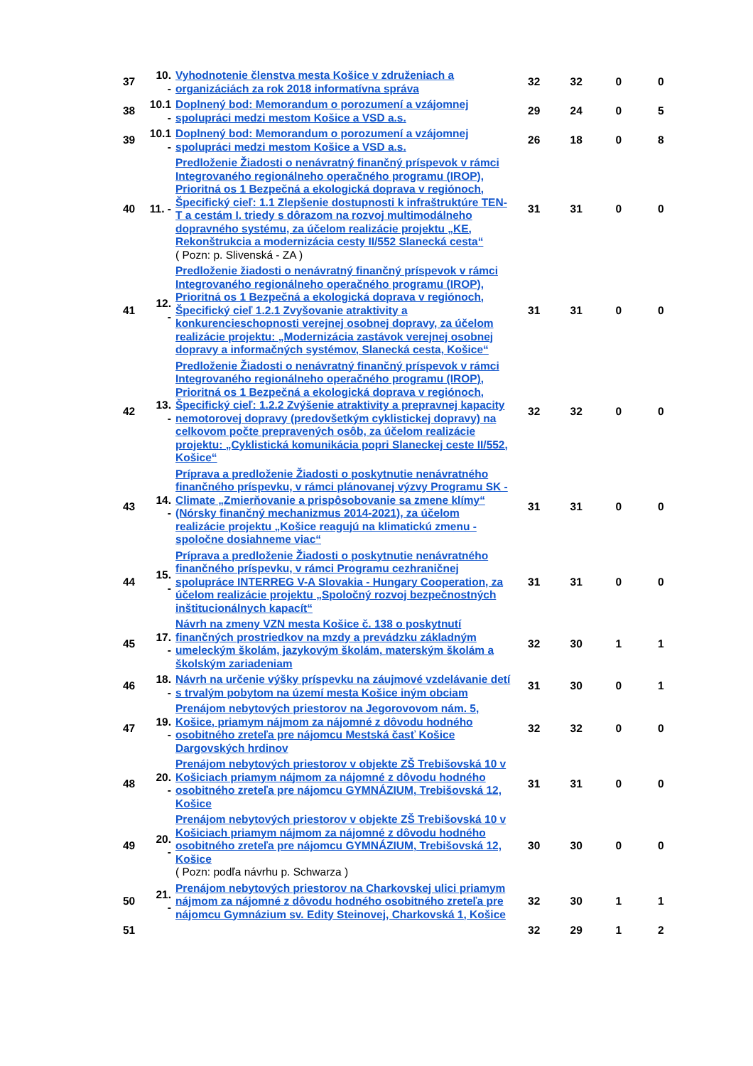| 37 | 10. - | Vyhodnotenie členstva mesta Košice v združeniach a organizáciách za rok 2018 informatívna správa | 32 | 32 | 0 | 0 |
| 38 | 10.1 - | Doplnený bod: Memorandum o porozumení a vzájomnej spolupráci medzi mestom Košice a VSD a.s. | 29 | 24 | 0 | 5 |
| 39 | 10.1 - | Doplnený bod: Memorandum o porozumení a vzájomnej spolupráci medzi mestom Košice a VSD a.s. | 26 | 18 | 0 | 8 |
| 40 | 11. - | Predloženie Žiadosti o nenávratný finančný príspevok v rámci Integrovaného regionálneho operačného programu (IROP), Prioritná os 1 Bezpečná a ekologická doprava v regiónoch, Špecifický cieľ: 1.1 Zlepšenie dostupnosti k infraštruktúre TEN-T a cestám I. triedy s dôrazom na rozvoj multimodálneho dopravného systému, za účelom realizácie projektu „KE, Rekonštrukcia a modernizácia cesty II/552 Slanecká cesta“ ( Pozn: p. Slivenská - ZA ) | 31 | 31 | 0 | 0 |
| 41 | 12. - | Predloženie žiadosti o nenávratný finančný príspevok v rámci Integrovaného regionálneho operačného programu (IROP), Prioritná os 1 Bezpečná a ekologická doprava v regiónoch, Špecifický cieľ 1.2.1 Zvyšovanie atraktivity a konkurencieschopnosti verejnej osobnej dopravy, za účelom realizácie projektu: „Modernizácia zastávok verejnej osobnej dopravy a informačných systémov, Slanecká cesta, Košice“ | 31 | 31 | 0 | 0 |
| 42 | 13. - | Predloženie Žiadosti o nenávratný finančný príspevok v rámci Integrovaného regionálneho operačného programu (IROP), Prioritná os 1 Bezpečná a ekologická doprava v regiónoch, Špecifický cieľ: 1.2.2 Zvýšenie atraktivity a prepravnej kapacity nemotorovej dopravy (predovšetkým cyklistickej dopravy) na celkovom počte prepravených osôb, za účelom realizácie projektu: „Cyklistická komunikácia popri Slaneckej ceste II/552, Košice“ | 32 | 32 | 0 | 0 |
| 43 | 14. - | Príprava a predloženie Žiadosti o poskytnutie nenávratného finančného príspevku, v rámci plánovanej výzvy Programu SK - Climate „Zmierňovanie a prispôsobovanie sa zmene klímy“ (Nórsky finančný mechanizmus 2014-2021), za účelom realizácie projektu „Košice reagujú na klimatickú zmenu - spoločne dosiahneme viac“ | 31 | 31 | 0 | 0 |
| 44 | 15. - | Príprava a predloženie Žiadosti o poskytnutie nenávratného finančného príspevku, v rámci Programu cezhraničnej spolupráce INTERREG V-A Slovakia - Hungary Cooperation, za účelom realizácie projektu „Spoločný rozvoj bezpečnostných inštitucionálnych kapacít“ | 31 | 31 | 0 | 0 |
| 45 | 17. - | Návrh na zmeny VZN mesta Košice č. 138 o poskytnutí finančných prostriedkov na mzdy a prevádzku základným umeleckým školám, jazykovým školám, materským školám a školským zariadeniam | 32 | 30 | 1 | 1 |
| 46 | 18. - | Návrh na určenie výšky príspevku na záujmové vzdelávanie detí s trvalým pobytom na území mesta Košice iným obciam | 31 | 30 | 0 | 1 |
| 47 | 19. - | Prenájom nebytových priestorov na Jegorovovom nám. 5, Košice, priamym nájmom za nájomné z dôvodu hodného osobitného zreteľa pre nájomcu Mestská časť Košice Dargovských hrdinov | 32 | 32 | 0 | 0 |
| 48 | 20. - | Prenájom nebytových priestorov v objekte ZŠ Trebišovská 10 v Košiciach priamym nájmom za nájomné z dôvodu hodného osobitného zreteľa pre nájomcu GYMNÁZIUM, Trebišovská 12, Košice | 31 | 31 | 0 | 0 |
| 49 | 20. - | Prenájom nebytových priestorov v objekte ZŠ Trebišovská 10 v Košiciach priamym nájmom za nájomné z dôvodu hodného osobitného zreteľa pre nájomcu GYMNÁZIUM, Trebišovská 12, Košice ( Pozn: podľa návrhu p. Schwarza ) | 30 | 30 | 0 | 0 |
| 50 | 21. - | Prenájom nebytových priestorov na Charkovskej ulici priamym nájmom za nájomné z dôvodu hodného osobitného zreteľa pre nájomcu Gymnázium sv. Edity Steinovej, Charkovská 1, Košice | 32 | 30 | 1 | 1 |
| 51 | | | 32 | 29 | 1 | 2 |